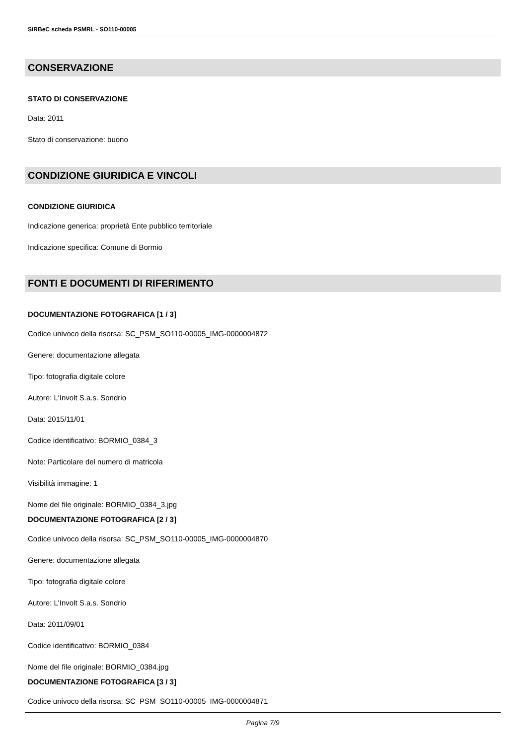SIRBeC scheda PSMRL - SO110-00005
CONSERVAZIONE
STATO DI CONSERVAZIONE
Data: 2011
Stato di conservazione: buono
CONDIZIONE GIURIDICA E VINCOLI
CONDIZIONE GIURIDICA
Indicazione generica: proprietà Ente pubblico territoriale
Indicazione specifica: Comune di Bormio
FONTI E DOCUMENTI DI RIFERIMENTO
DOCUMENTAZIONE FOTOGRAFICA [1 / 3]
Codice univoco della risorsa: SC_PSM_SO110-00005_IMG-0000004872
Genere: documentazione allegata
Tipo: fotografia digitale colore
Autore: L'Involt S.a.s. Sondrio
Data: 2015/11/01
Codice identificativo: BORMIO_0384_3
Note: Particolare del numero di matricola
Visibilità immagine: 1
Nome del file originale: BORMIO_0384_3.jpg
DOCUMENTAZIONE FOTOGRAFICA [2 / 3]
Codice univoco della risorsa: SC_PSM_SO110-00005_IMG-0000004870
Genere: documentazione allegata
Tipo: fotografia digitale colore
Autore: L'Involt S.a.s. Sondrio
Data: 2011/09/01
Codice identificativo: BORMIO_0384
Nome del file originale: BORMIO_0384.jpg
DOCUMENTAZIONE FOTOGRAFICA [3 / 3]
Codice univoco della risorsa: SC_PSM_SO110-00005_IMG-0000004871
Pagina 7/9